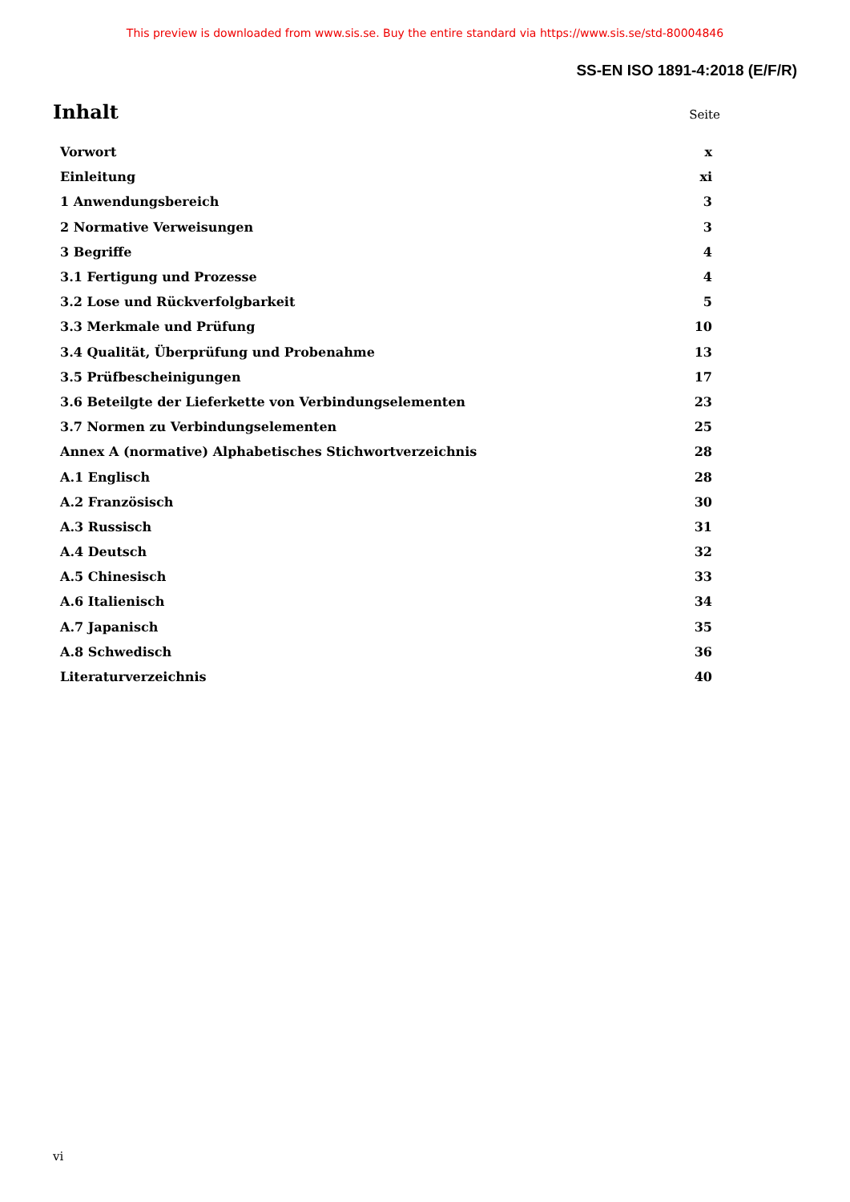This preview is downloaded from www.sis.se. Buy the entire standard via https://www.sis.se/std-80004846
SS-EN ISO 1891-4:2018 (E/F/R)
Inhalt
Seite
| Vorwort | x |
| Einleitung | xi |
| 1 Anwendungsbereich | 3 |
| 2 Normative Verweisungen | 3 |
| 3 Begriffe | 4 |
| 3.1 Fertigung und Prozesse | 4 |
| 3.2 Lose und Rückverfolgbarkeit | 5 |
| 3.3 Merkmale und Prüfung | 10 |
| 3.4 Qualität, Überprüfung und Probenahme | 13 |
| 3.5 Prüfbescheinigungen | 17 |
| 3.6 Beteilgte der Lieferkette von Verbindungselementen | 23 |
| 3.7 Normen zu Verbindungselementen | 25 |
| Annex A (normative) Alphabetisches Stichwortverzeichnis | 28 |
| A.1 Englisch | 28 |
| A.2 Französisch | 30 |
| A.3 Russisch | 31 |
| A.4 Deutsch | 32 |
| A.5 Chinesisch | 33 |
| A.6 Italienisch | 34 |
| A.7 Japanisch | 35 |
| A.8 Schwedisch | 36 |
| Literaturverzeichnis | 40 |
vi